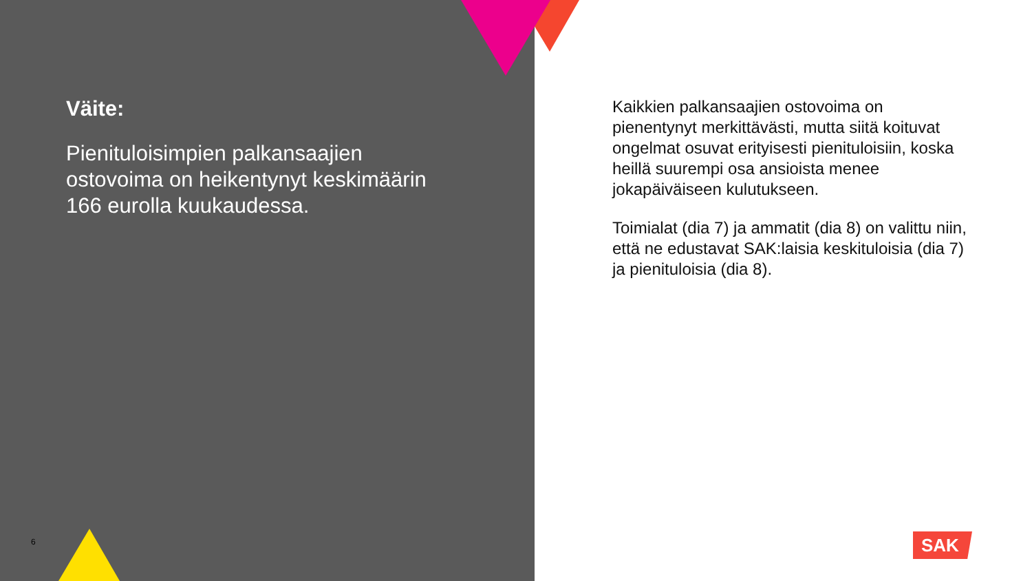Väite:
Pienituloisimpien palkansaajien ostovoima on heikentynyt keskimäärin 166 eurolla kuukaudessa.
Kaikkien palkansaajien ostovoima on pienentynyt merkittävästi, mutta siitä koituvat ongelmat osuvat erityisesti pienituloisiin, koska heillä suurempi osa ansioista menee jokapäiväiseen kulutukseen.
Toimialat (dia 7) ja ammatit (dia 8) on valittu niin, että ne edustavat SAK:laisia keskituloisia (dia 7) ja pienituloisia (dia 8).
6 SAK